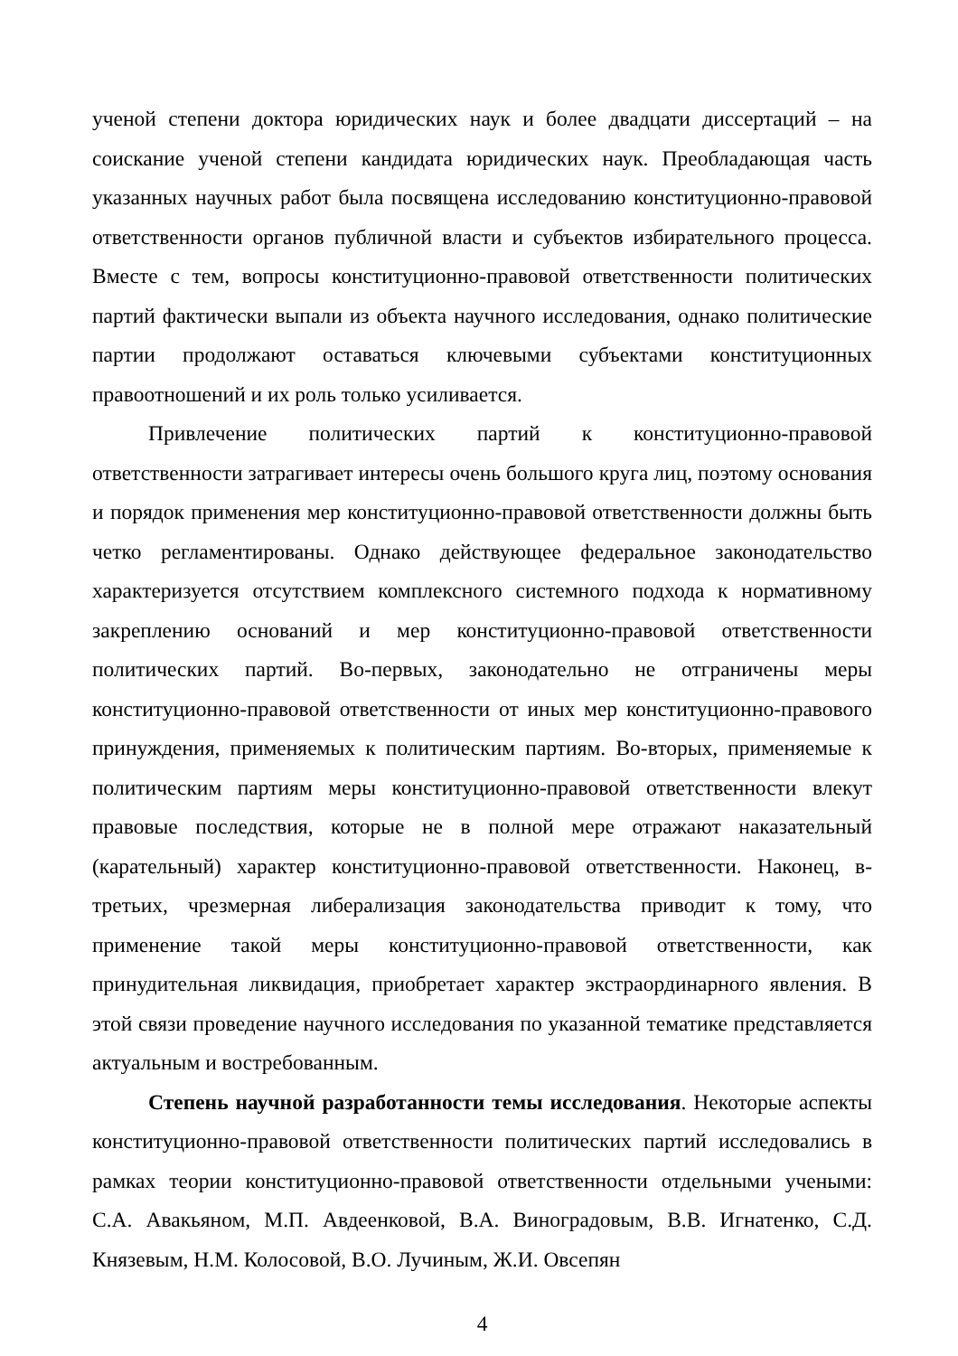ученой степени доктора юридических наук и более двадцати диссертаций – на соискание ученой степени кандидата юридических наук. Преобладающая часть указанных научных работ была посвящена исследованию конституционно-правовой ответственности органов публичной власти и субъектов избирательного процесса. Вместе с тем, вопросы конституционно-правовой ответственности политических партий фактически выпали из объекта научного исследования, однако политические партии продолжают оставаться ключевыми субъектами конституционных правоотношений и их роль только усиливается.
Привлечение политических партий к конституционно-правовой ответственности затрагивает интересы очень большого круга лиц, поэтому основания и порядок применения мер конституционно-правовой ответственности должны быть четко регламентированы. Однако действующее федеральное законодательство характеризуется отсутствием комплексного системного подхода к нормативному закреплению оснований и мер конституционно-правовой ответственности политических партий. Во-первых, законодательно не отграничены меры конституционно-правовой ответственности от иных мер конституционно-правового принуждения, применяемых к политическим партиям. Во-вторых, применяемые к политическим партиям меры конституционно-правовой ответственности влекут правовые последствия, которые не в полной мере отражают наказательный (карательный) характер конституционно-правовой ответственности. Наконец, в-третьих, чрезмерная либерализация законодательства приводит к тому, что применение такой меры конституционно-правовой ответственности, как принудительная ликвидация, приобретает характер экстраординарного явления. В этой связи проведение научного исследования по указанной тематике представляется актуальным и востребованным.
Степень научной разработанности темы исследования. Некоторые аспекты конституционно-правовой ответственности политических партий исследовались в рамках теории конституционно-правовой ответственности отдельными учеными: С.А. Авакьяном, М.П. Авдеенковой, В.А. Виноградовым, В.В. Игнатенко, С.Д. Князевым, Н.М. Колосовой, В.О. Лучиным, Ж.И. Овсепян
4